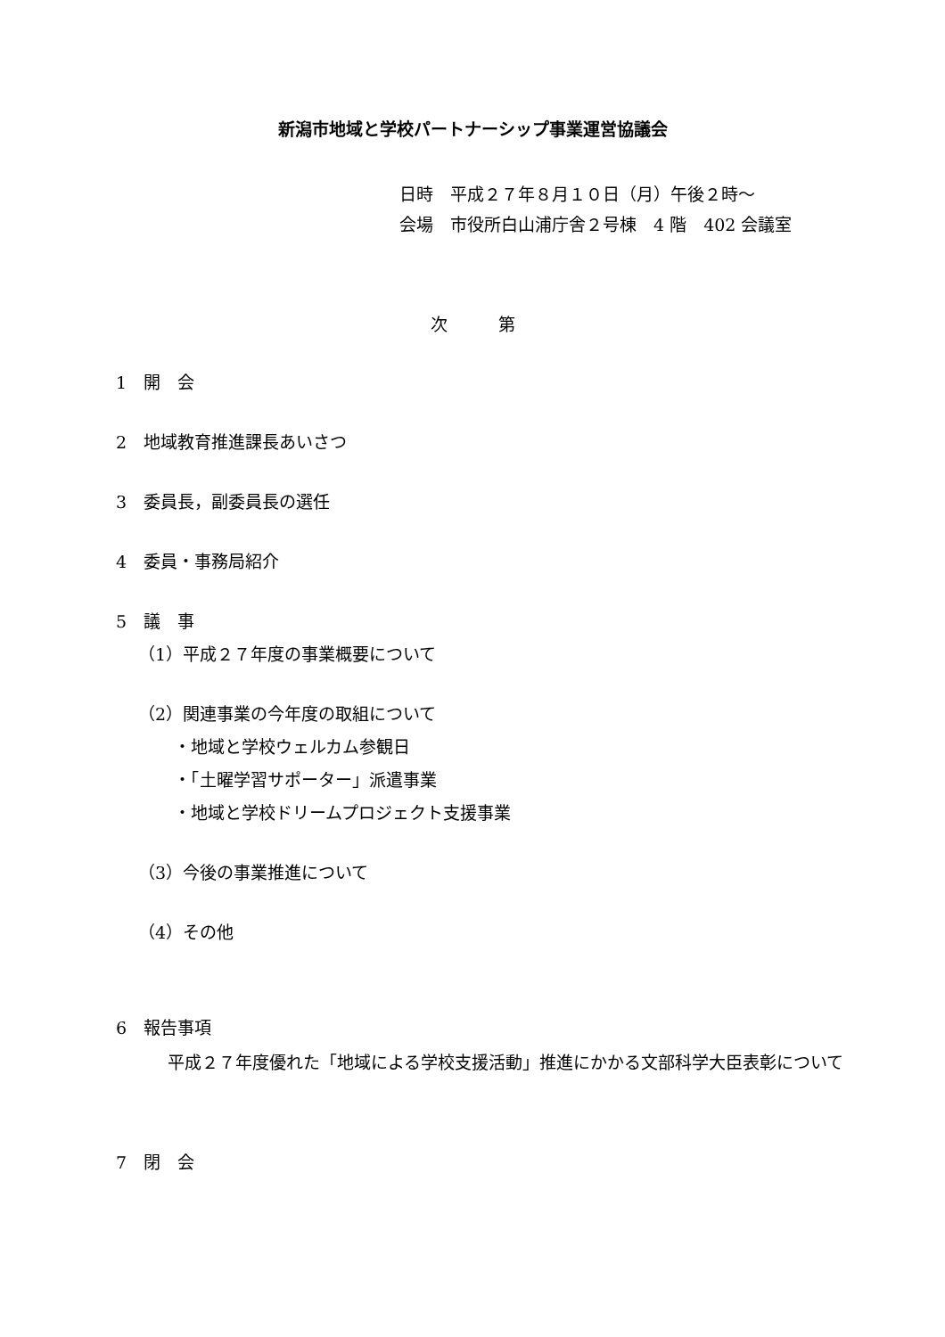新潟市地域と学校パートナーシップ事業運営協議会
日時　平成２７年８月１０日（月）午後２時～
会場　市役所白山浦庁舎２号棟　4 階　402 会議室
次　　　第
1　開　会
2　地域教育推進課長あいさつ
3　委員長，副委員長の選任
4　委員・事務局紹介
5　議　事
（1）平成２７年度の事業概要について
（2）関連事業の今年度の取組について
・地域と学校ウェルカム参観日
・「土曜学習サポーター」派遣事業
・地域と学校ドリームプロジェクト支援事業
（3）今後の事業推進について
（4）その他
6　報告事項
平成２７年度優れた「地域による学校支援活動」推進にかかる文部科学大臣表彰について
7　閉　会